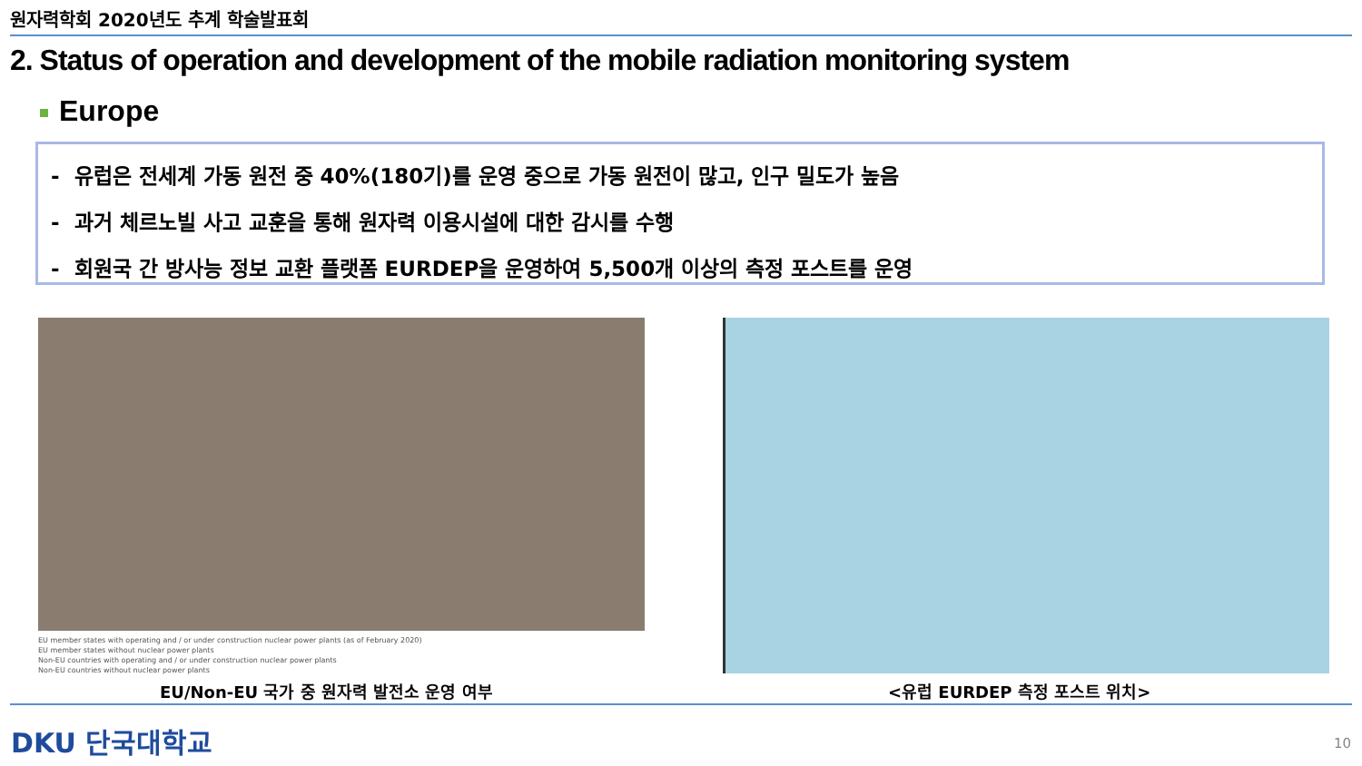원자력학회 2020년도 추계 학술발표회
2. Status of operation and development of the mobile radiation monitoring system
Europe
- 유럽은 전세계 가동 원전 중 40%(180기)를 운영 중으로 가동 원전이 많고, 인구 밀도가 높음
- 과거 체르노빌 사고 교훈을 통해 원자력 이용시설에 대한 감시를 수행
- 회원국 간 방사능 정보 교환 플랫폼 EURDEP을 운영하여 5,500개 이상의 측정 포스트를 운영
EU member states with operating and / or under construction nuclear power plants (as of February 2020)
EU member states without nuclear power plants
Non-EU countries with operating and / or under construction nuclear power plants
Non-EU countries without nuclear power plants
EU/Non-EU 국가 중 원자력 발전소 운영 여부
<유럽 EURDEP 측정 포스트 위치>
DKU 단국대학교 10